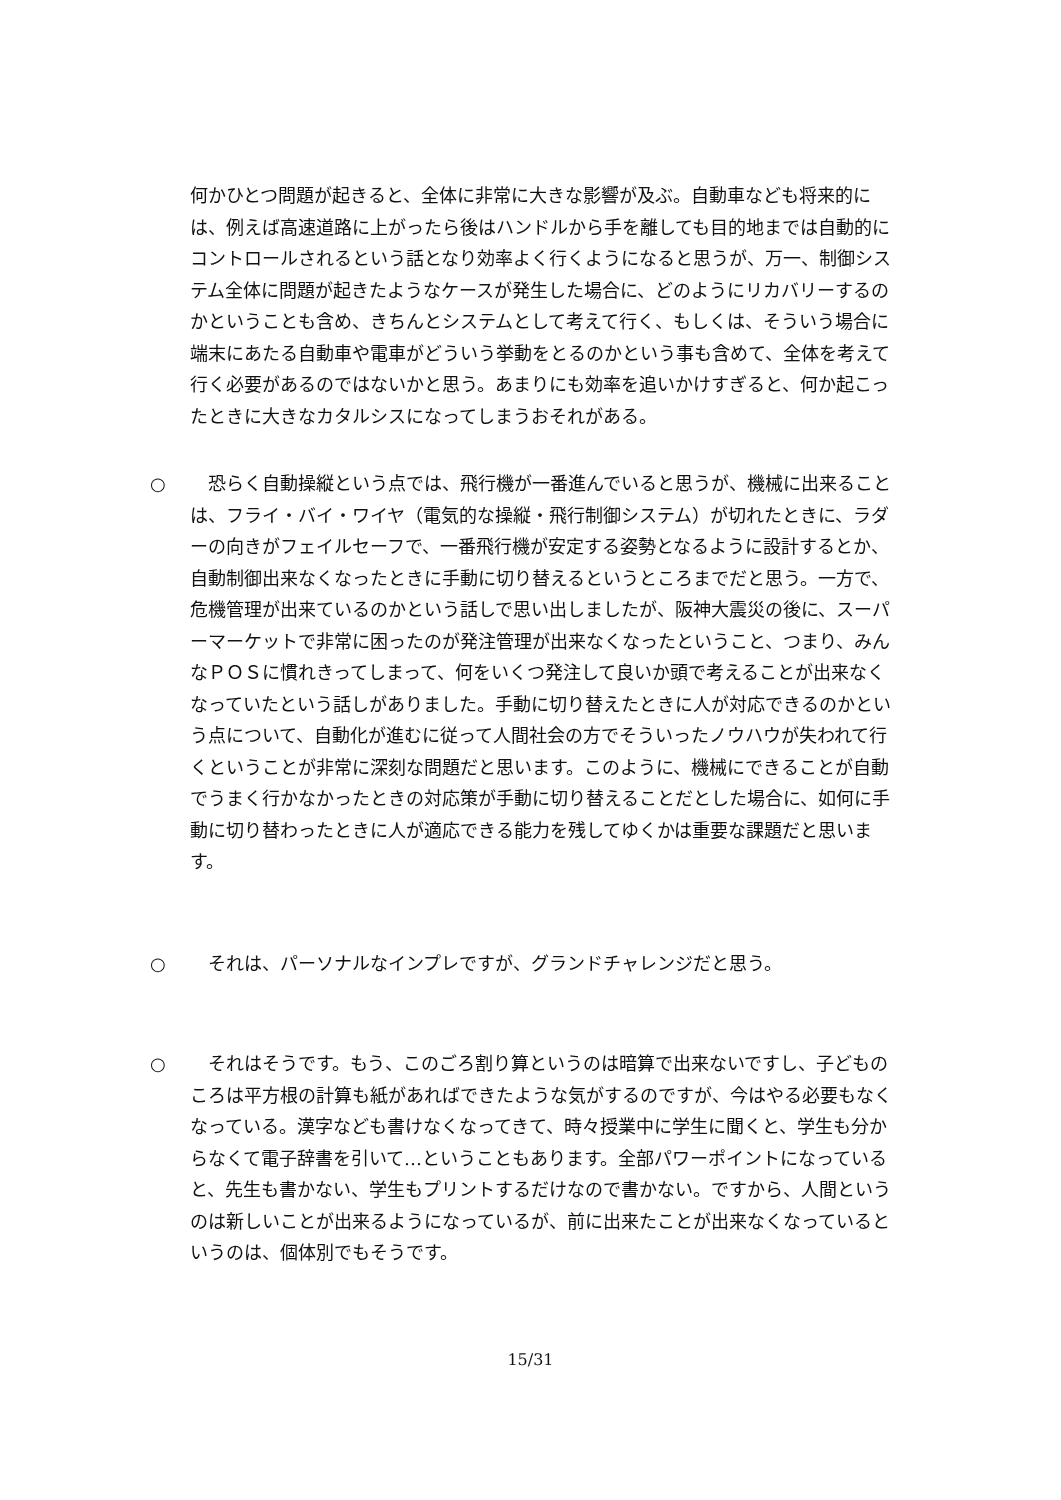何かひとつ問題が起きると、全体に非常に大きな影響が及ぶ。自動車なども将来的には、例えば高速道路に上がったら後はハンドルから手を離しても目的地までは自動的にコントロールされるという話となり効率よく行くようになると思うが、万一、制御システム全体に問題が起きたようなケースが発生した場合に、どのようにリカバリーするのかということも含め、きちんとシステムとして考えて行く、もしくは、そういう場合に端末にあたる自動車や電車がどういう挙動をとるのかという事も含めて、全体を考えて行く必要があるのではないかと思う。あまりにも効率を追いかけすぎると、何か起こったときに大きなカタルシスになってしまうおそれがある。
○ 恐らく自動操縦という点では、飛行機が一番進んでいると思うが、機械に出来ることは、フライ・バイ・ワイヤ（電気的な操縦・飛行制御システム）が切れたときに、ラダーの向きがフェイルセーフで、一番飛行機が安定する姿勢となるように設計するとか、自動制御出来なくなったときに手動に切り替えるというところまでだと思う。一方で、危機管理が出来ているのかという話しで思い出しましたが、阪神大震災の後に、スーパーマーケットで非常に困ったのが発注管理が出来なくなったということ、つまり、みんなＰＯＳに慣れきってしまって、何をいくつ発注して良いか頭で考えることが出来なくなっていたという話しがありました。手動に切り替えたときに人が対応できるのかという点について、自動化が進むに従って人間社会の方でそういったノウハウが失われて行くということが非常に深刻な問題だと思います。このように、機械にできることが自動でうまく行かなかったときの対応策が手動に切り替えることだとした場合に、如何に手動に切り替わったときに人が適応できる能力を残してゆくかは重要な課題だと思います。
○ それは、パーソナルなインプレですが、グランドチャレンジだと思う。
○ それはそうです。もう、このごろ割り算というのは暗算で出来ないですし、子どものころは平方根の計算も紙があればできたような気がするのですが、今はやる必要もなくなっている。漢字なども書けなくなってきて、時々授業中に学生に聞くと、学生も分からなくて電子辞書を引いて…ということもあります。全部パワーポイントになっていると、先生も書かない、学生もプリントするだけなので書かない。ですから、人間というのは新しいことが出来るようになっているが、前に出来たことが出来なくなっているというのは、個体別でもそうです。
15/31